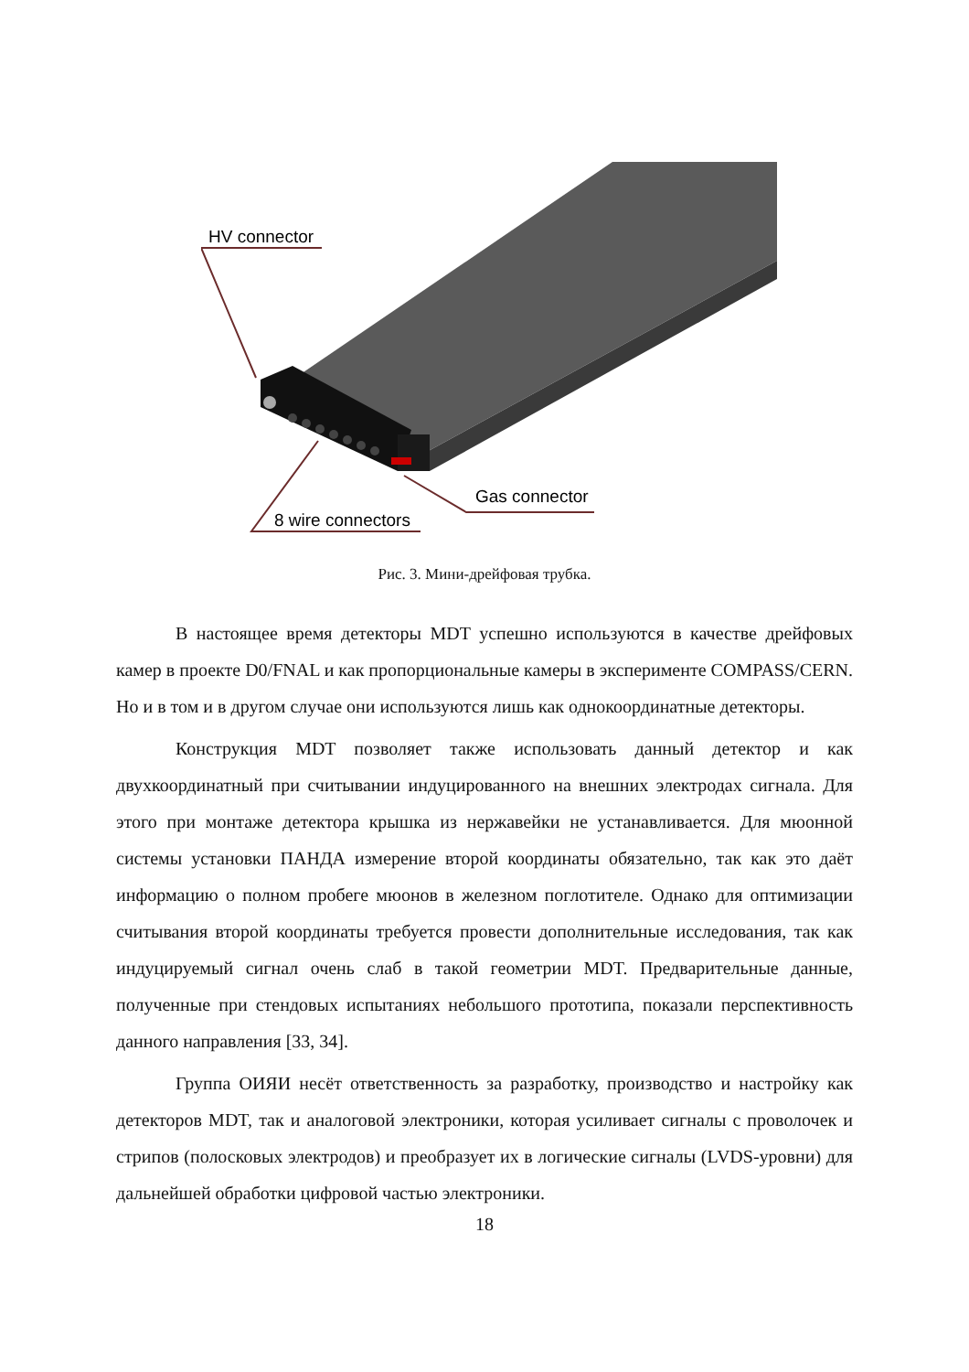HV connector
Gas connector
8 wire connectors
Рис. 3. Мини-дрейфовая трубка.
В настоящее время детекторы MDT успешно используются в качестве дрейфовых камер в проекте D0/FNAL и как пропорциональные камеры в эксперименте COMPASS/CERN. Но и в том и в другом случае они используются лишь как однокоординатные детекторы.
Конструкция MDT позволяет также использовать данный детектор и как двухкоординатный при считывании индуцированного на внешних электродах сигнала. Для этого при монтаже детектора крышка из нержавейки не устанавливается. Для мюонной системы установки ПАНДА измерение второй координаты обязательно, так как это даёт информацию о полном пробеге мюонов в железном поглотителе. Однако для оптимизации считывания второй координаты требуется провести дополнительные исследования, так как индуцируемый сигнал очень слаб в такой геометрии MDT. Предварительные данные, полученные при стендовых испытаниях небольшого прототипа, показали перспективность данного направления [33, 34].
Группа ОИЯИ несёт ответственность за разработку, производство и настройку как детекторов MDT, так и аналоговой электроники, которая усиливает сигналы с проволочек и стрипов (полосковых электродов) и преобразует их в логические сигналы (LVDS-уровни) для дальнейшей обработки цифровой частью электроники.
18